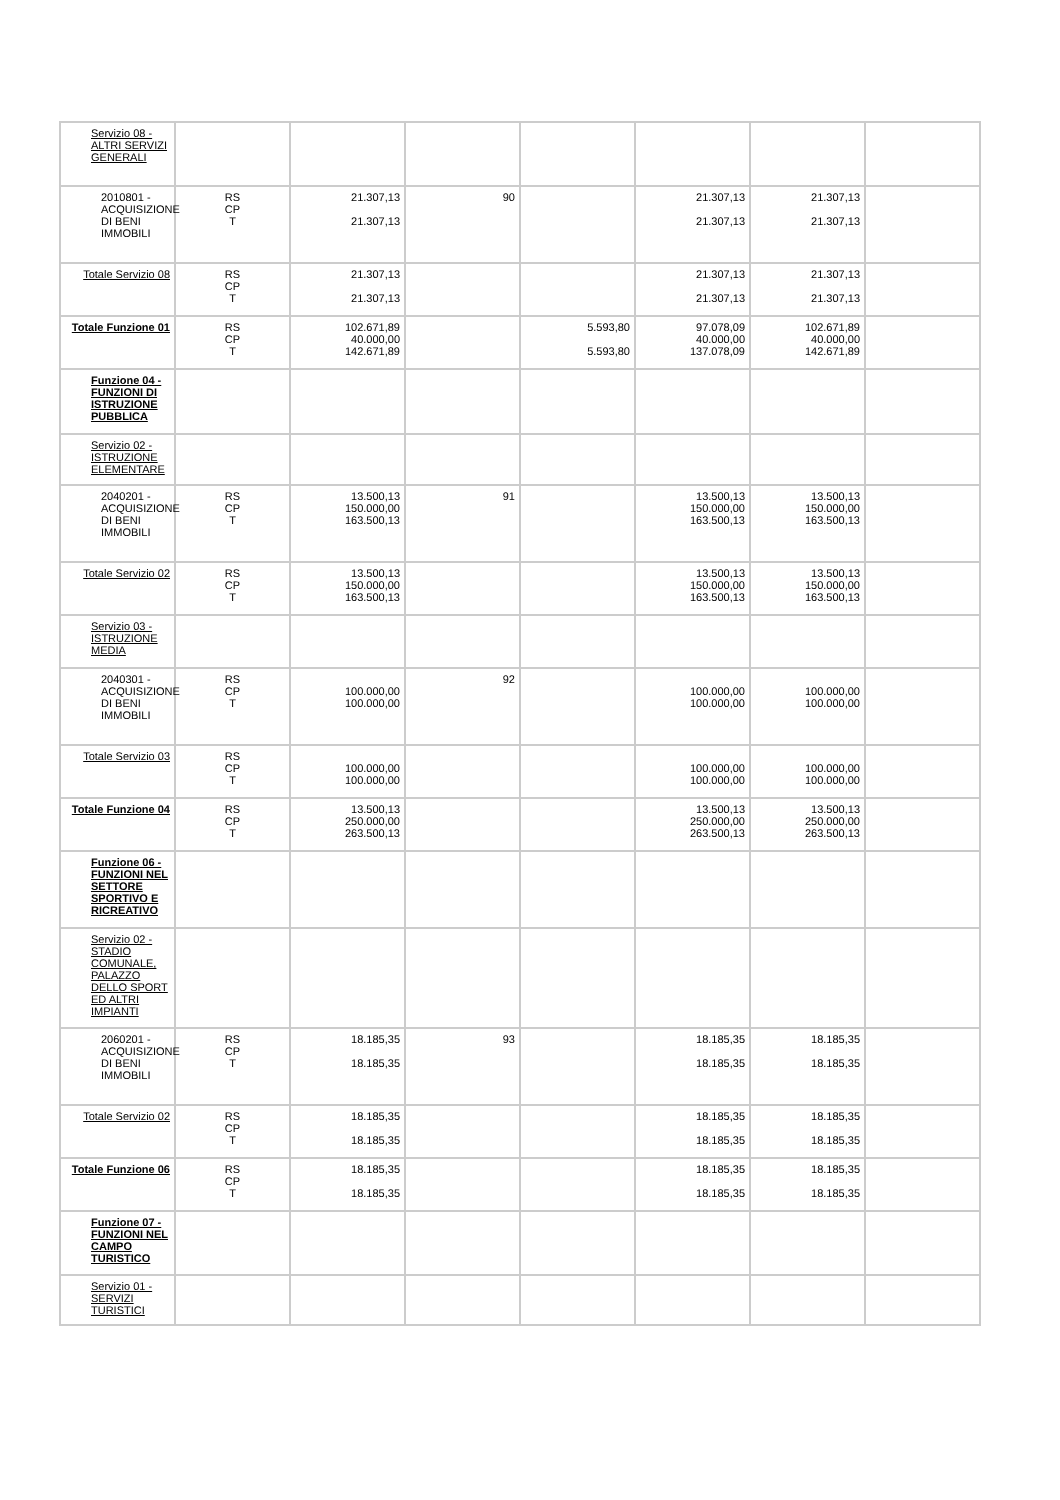| Servizio 08 - ALTRI SERVIZI GENERALI | | | | | | | |
| 2010801 - ACQUISIZIONE DI BENI IMMOBILI | RS CP T | 21.307,13 21.307,13 | 90 | | 21.307,13 21.307,13 | 21.307,13 21.307,13 | |
| Totale Servizio 08 | RS CP T | 21.307,13 21.307,13 | | | 21.307,13 21.307,13 | 21.307,13 21.307,13 | |
| Totale Funzione 01 | RS CP T | 102.671,89 40.000,00 142.671,89 | | 5.593,80 5.593,80 | 97.078,09 40.000,00 137.078,09 | 102.671,89 40.000,00 142.671,89 | |
| Funzione 04 - FUNZIONI DI ISTRUZIONE PUBBLICA | | | | | | | |
| Servizio 02 - ISTRUZIONE ELEMENTARE | | | | | | | |
| 2040201 - ACQUISIZIONE DI BENI IMMOBILI | RS CP T | 13.500,13 150.000,00 163.500,13 | 91 | | 13.500,13 150.000,00 163.500,13 | 13.500,13 150.000,00 163.500,13 | |
| Totale Servizio 02 | RS CP T | 13.500,13 150.000,00 163.500,13 | | | 13.500,13 150.000,00 163.500,13 | 13.500,13 150.000,00 163.500,13 | |
| Servizio 03 - ISTRUZIONE MEDIA | | | | | | | |
| 2040301 - ACQUISIZIONE DI BENI IMMOBILI | RS CP T | 100.000,00 100.000,00 | 92 | | 100.000,00 100.000,00 | 100.000,00 100.000,00 | |
| Totale Servizio 03 | RS CP T | 100.000,00 100.000,00 | | | 100.000,00 100.000,00 | 100.000,00 100.000,00 | |
| Totale Funzione 04 | RS CP T | 13.500,13 250.000,00 263.500,13 | | | 13.500,13 250.000,00 263.500,13 | 13.500,13 250.000,00 263.500,13 | |
| Funzione 06 - FUNZIONI NEL SETTORE SPORTIVO E RICREATIVO | | | | | | | |
| Servizio 02 - STADIO COMUNALE, PALAZZO DELLO SPORT ED ALTRI IMPIANTI | | | | | | | |
| 2060201 - ACQUISIZIONE DI BENI IMMOBILI | RS CP T | 18.185,35 18.185,35 | 93 | | 18.185,35 18.185,35 | 18.185,35 18.185,35 | |
| Totale Servizio 02 | RS CP T | 18.185,35 18.185,35 | | | 18.185,35 18.185,35 | 18.185,35 18.185,35 | |
| Totale Funzione 06 | RS CP T | 18.185,35 18.185,35 | | | 18.185,35 18.185,35 | 18.185,35 18.185,35 | |
| Funzione 07 - FUNZIONI NEL CAMPO TURISTICO | | | | | | | |
| Servizio 01 - SERVIZI TURISTICI | | | | | | | |